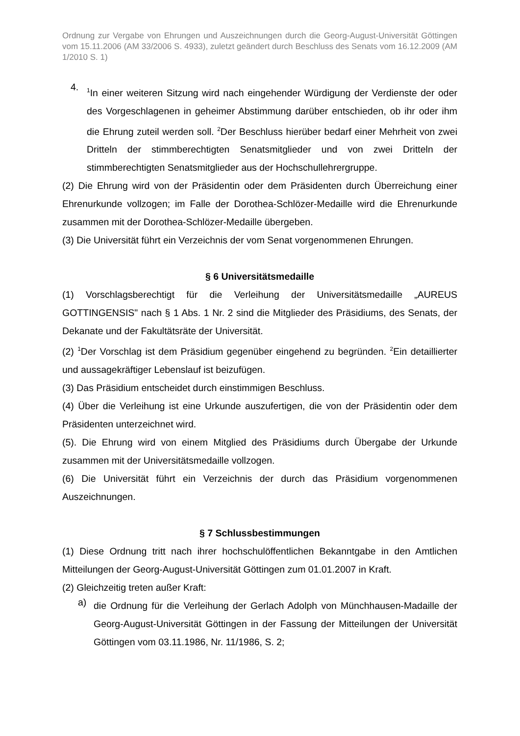Ordnung zur Vergabe von Ehrungen und Auszeichnungen durch die Georg-August-Universität Göttingen vom 15.11.2006 (AM 33/2006 S. 4933), zuletzt geändert durch Beschluss des Senats vom 16.12.2009 (AM 1/2010 S. 1)
4.
<sup>1</sup> In einer weiteren Sitzung wird nach eingehender Würdigung der Verdienste der oder des Vorgeschlagenen in geheimer Abstimmung darüber entschieden, ob ihr oder ihm die Ehrung zuteil werden soll. <sup>2</sup>Der Beschluss hierüber bedarf einer Mehrheit von zwei Dritteln der stimmberechtigten Senatsmitglieder und von zwei Dritteln der stimmberechtigten Senatsmitglieder aus der Hochschullehrergruppe.
(2) Die Ehrung wird von der Präsidentin oder dem Präsidenten durch Überreichung einer Ehrenurkunde vollzogen; im Falle der Dorothea-Schlözer-Medaille wird die Ehrenurkunde zusammen mit der Dorothea-Schlözer-Medaille übergeben.
(3) Die Universität führt ein Verzeichnis der vom Senat vorgenommenen Ehrungen.
§ 6 Universitätsmedaille
(1) Vorschlagsberechtigt für die Verleihung der Universitätsmedaille „AUREUS GOTTINGENSIS" nach § 1 Abs. 1 Nr. 2 sind die Mitglieder des Präsidiums, des Senats, der Dekanate und der Fakultätsräte der Universität.
(2) <sup>1</sup>Der Vorschlag ist dem Präsidium gegenüber eingehend zu begründen. <sup>2</sup>Ein detaillierter und aussagekräftiger Lebenslauf ist beizufügen.
(3) Das Präsidium entscheidet durch einstimmigen Beschluss.
(4) Über die Verleihung ist eine Urkunde auszufertigen, die von der Präsidentin oder dem Präsidenten unterzeichnet wird.
(5). Die Ehrung wird von einem Mitglied des Präsidiums durch Übergabe der Urkunde zusammen mit der Universitätsmedaille vollzogen.
(6) Die Universität führt ein Verzeichnis der durch das Präsidium vorgenommenen Auszeichnungen.
§ 7 Schlussbestimmungen
(1) Diese Ordnung tritt nach ihrer hochschulöffentlichen Bekanntgabe in den Amtlichen Mitteilungen der Georg-August-Universität Göttingen zum 01.01.2007 in Kraft.
(2) Gleichzeitig treten außer Kraft:
a)
die Ordnung für die Verleihung der Gerlach Adolph von Münchhausen-Madaille der Georg-August-Universität Göttingen in der Fassung der Mitteilungen der Universität Göttingen vom 03.11.1986, Nr. 11/1986, S. 2;